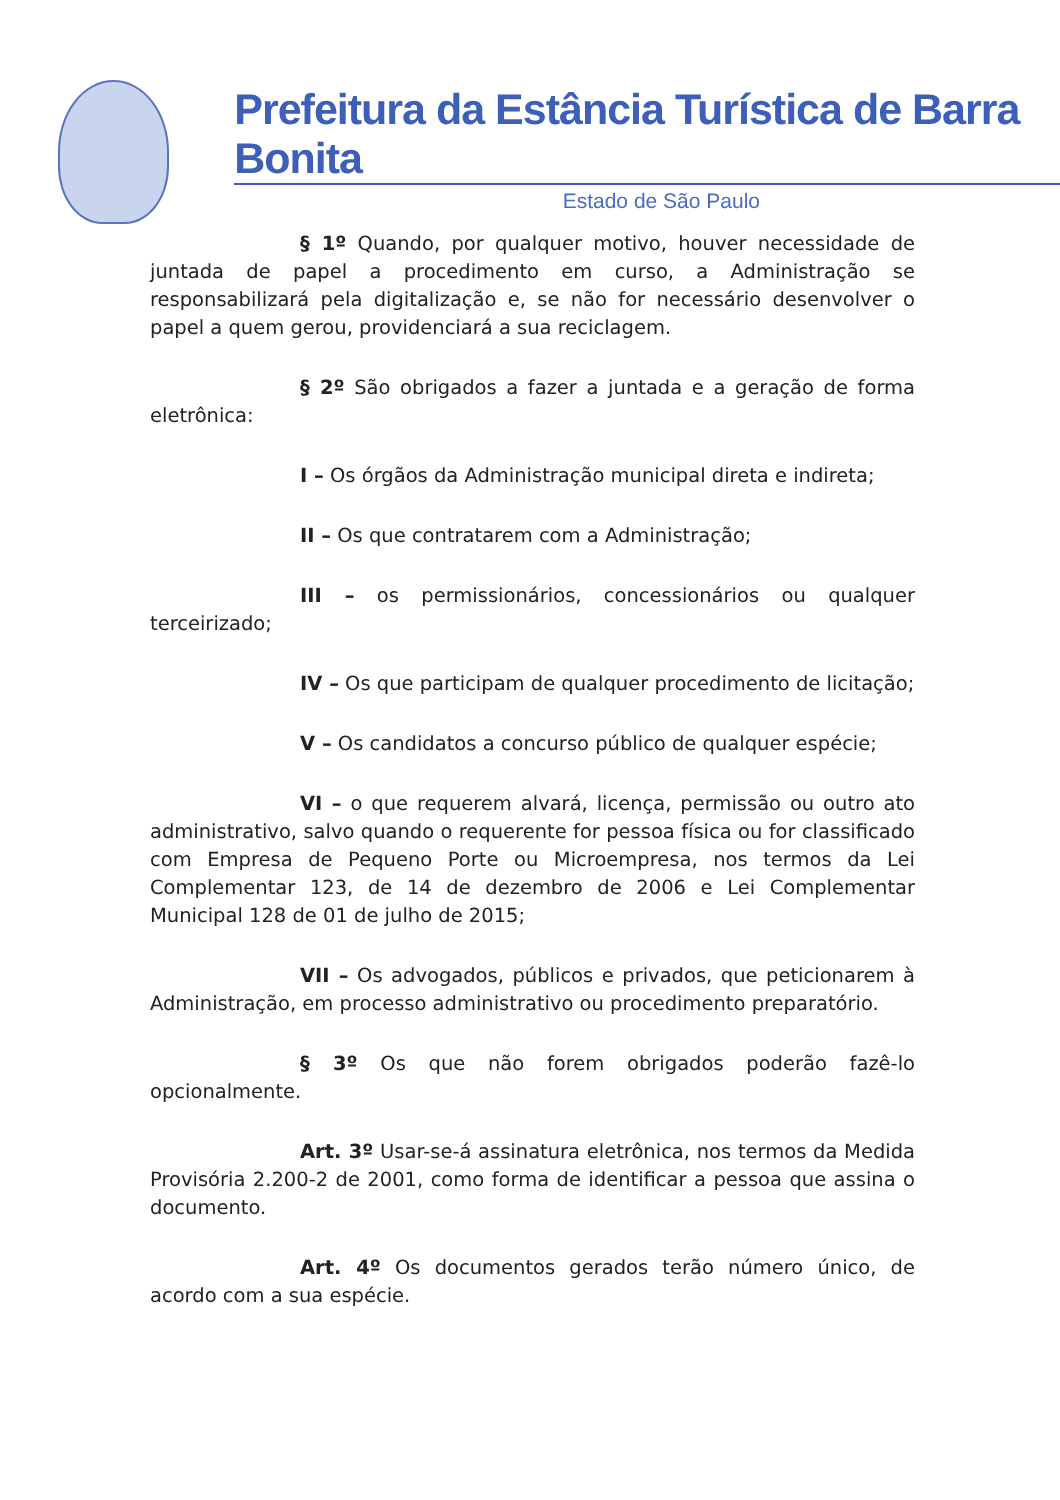Prefeitura da Estância Turística de Barra Bonita
Estado de São Paulo
§ 1º Quando, por qualquer motivo, houver necessidade de juntada de papel a procedimento em curso, a Administração se responsabilizará pela digitalização e, se não for necessário desenvolver o papel a quem gerou, providenciará a sua reciclagem.
§ 2º São obrigados a fazer a juntada e a geração de forma eletrônica:
I – Os órgãos da Administração municipal direta e indireta;
II – Os que contratarem com a Administração;
III – os permissionários, concessionários ou qualquer terceirizado;
IV – Os que participam de qualquer procedimento de licitação;
V – Os candidatos a concurso público de qualquer espécie;
VI – o que requerem alvará, licença, permissão ou outro ato administrativo, salvo quando o requerente for pessoa física ou for classificado com Empresa de Pequeno Porte ou Microempresa, nos termos da Lei Complementar 123, de 14 de dezembro de 2006 e Lei Complementar Municipal 128 de 01 de julho de 2015;
VII – Os advogados, públicos e privados, que peticionarem à Administração, em processo administrativo ou procedimento preparatório.
§ 3º Os que não forem obrigados poderão fazê-lo opcionalmente.
Art. 3º Usar-se-á assinatura eletrônica, nos termos da Medida Provisória 2.200-2 de 2001, como forma de identificar a pessoa que assina o documento.
Art. 4º Os documentos gerados terão número único, de acordo com a sua espécie.